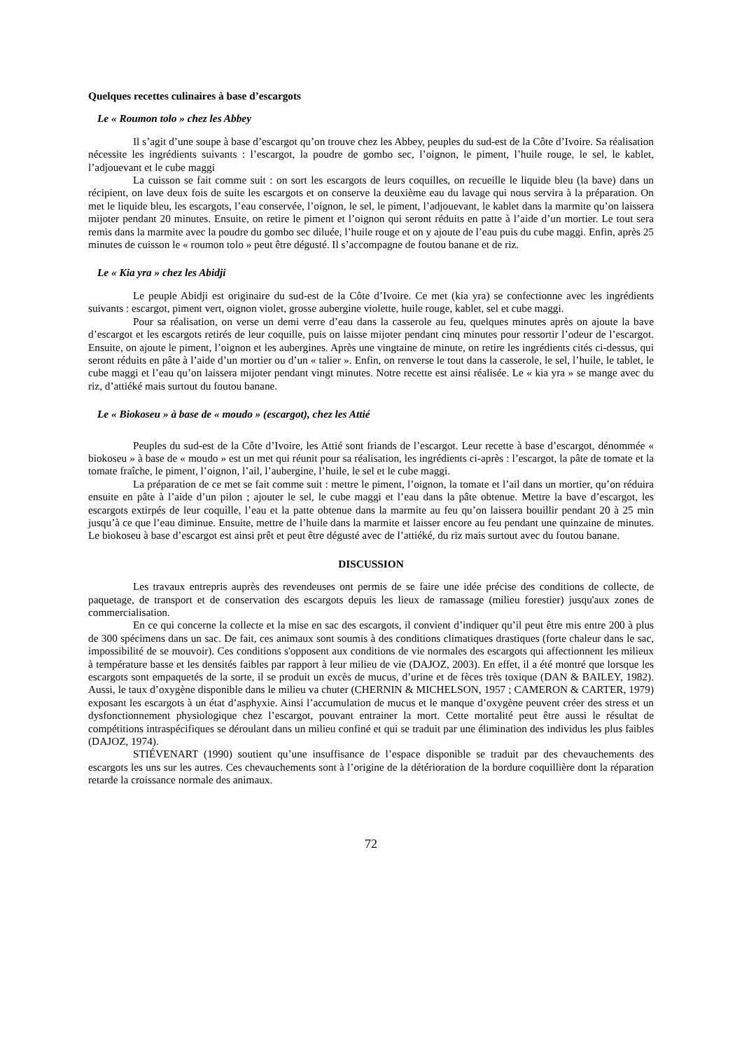Quelques recettes culinaires à base d’escargots
Le « Roumon tolo » chez les Abbey
Il s’agit d’une soupe à base d’escargot qu’on trouve chez les Abbey, peuples du sud-est de la Côte d’Ivoire. Sa réalisation nécessite les ingrédients suivants : l’escargot, la poudre de gombo sec, l’oignon, le piment, l’huile rouge, le sel, le kablet, l’adjouevant et le cube maggi
La cuisson se fait comme suit : on sort les escargots de leurs coquilles, on recueille le liquide bleu (la bave) dans un récipient, on lave deux fois de suite les escargots et on conserve la deuxième eau du lavage qui nous servira à la préparation. On met le liquide bleu, les escargots, l’eau conservée, l’oignon, le sel, le piment, l’adjouevant, le kablet dans la marmite qu’on laissera mijoter pendant 20 minutes. Ensuite, on retire le piment et l’oignon qui seront réduits en patte à l’aide d’un mortier. Le tout sera remis dans la marmite avec la poudre du gombo sec diluée, l’huile rouge et on y ajoute de l’eau puis du cube maggi. Enfin, après 25 minutes de cuisson le « roumon tolo » peut être dégusté. Il s’accompagne de foutou banane et de riz.
Le « Kia yra » chez les Abidji
Le peuple Abidji est originaire du sud-est de la Côte d’Ivoire. Ce met (kia yra) se confectionne avec les ingrédients suivants : escargot, piment vert, oignon violet, grosse aubergine violette, huile rouge, kablet, sel et cube maggi.
Pour sa réalisation, on verse un demi verre d’eau dans la casserole au feu, quelques minutes après on ajoute la bave d’escargot et les escargots retirés de leur coquille, puis on laisse mijoter pendant cinq minutes pour ressortir l’odeur de l’escargot. Ensuite, on ajoute le piment, l’oignon et les aubergines. Après une vingtaine de minute, on retire les ingrédients cités ci-dessus, qui seront réduits en pâte à l’aide d’un mortier ou d’un « talier ». Enfin, on renverse le tout dans la casserole, le sel, l’huile, le tablet, le cube maggi et l’eau qu’on laissera mijoter pendant vingt minutes. Notre recette est ainsi réalisée. Le « kia yra » se mange avec du riz, d’attiéké mais surtout du foutou banane.
Le « Biokoseu » à base de « moudo » (escargot), chez les Attié
Peuples du sud-est de la Côte d’Ivoire, les Attié sont friands de l’escargot. Leur recette à base d’escargot, dénommée « biokoseu » à base de « moudo » est un met qui réunit pour sa réalisation, les ingrédients ci-après : l’escargot, la pâte de tomate et la tomate fraîche, le piment, l’oignon, l’ail, l’aubergine, l’huile, le sel et le cube maggi.
La préparation de ce met se fait comme suit : mettre le piment, l’oignon, la tomate et l’ail dans un mortier, qu’on réduira ensuite en pâte à l’aide d’un pilon ; ajouter le sel, le cube maggi et l’eau dans la pâte obtenue. Mettre la bave d’escargot, les escargots extirpés de leur coquille, l’eau et la patte obtenue dans la marmite au feu qu’on laissera bouillir pendant 20 à 25 min jusqu’à ce que l’eau diminue. Ensuite, mettre de l’huile dans la marmite et laisser encore au feu pendant une quinzaine de minutes. Le biokoseu à base d’escargot est ainsi prêt et peut être dégusté avec de l’attiéké, du riz mais surtout avec du foutou banane.
DISCUSSION
Les travaux entrepris auprès des revendeuses ont permis de se faire une idée précise des conditions de collecte, de paquetage, de transport et de conservation des escargots depuis les lieux de ramassage (milieu forestier) jusqu'aux zones de commercialisation.
En ce qui concerne la collecte et la mise en sac des escargots, il convient d’indiquer qu’il peut être mis entre 200 à plus de 300 spécimens dans un sac. De fait, ces animaux sont soumis à des conditions climatiques drastiques (forte chaleur dans le sac, impossibilité de se mouvoir). Ces conditions s'opposent aux conditions de vie normales des escargots qui affectionnent les milieux à température basse et les densités faibles par rapport à leur milieu de vie (DAJOZ, 2003). En effet, il a été montré que lorsque les escargots sont empaquetés de la sorte, il se produit un excès de mucus, d’urine et de fèces très toxique (DAN & BAILEY, 1982). Aussi, le taux d’oxygène disponible dans le milieu va chuter (CHERNIN & MICHELSON, 1957 ; CAMERON & CARTER, 1979) exposant les escargots à un état d’asphyxie. Ainsi l’accumulation de mucus et le manque d’oxygène peuvent créer des stress et un dysfonctionnement physiologique chez l’escargot, pouvant entrainer la mort. Cette mortalité peut être aussi le résultat de compétitions intraspécifiques se déroulant dans un milieu confiné et qui se traduit par une élimination des individus les plus faibles (DAJOZ, 1974).
STIÉVENART (1990) soutient qu’une insuffisance de l’espace disponible se traduit par des chevauchements des escargots les uns sur les autres. Ces chevauchements sont à l’origine de la détérioration de la bordure coquillière dont la réparation retarde la croissance normale des animaux.
72